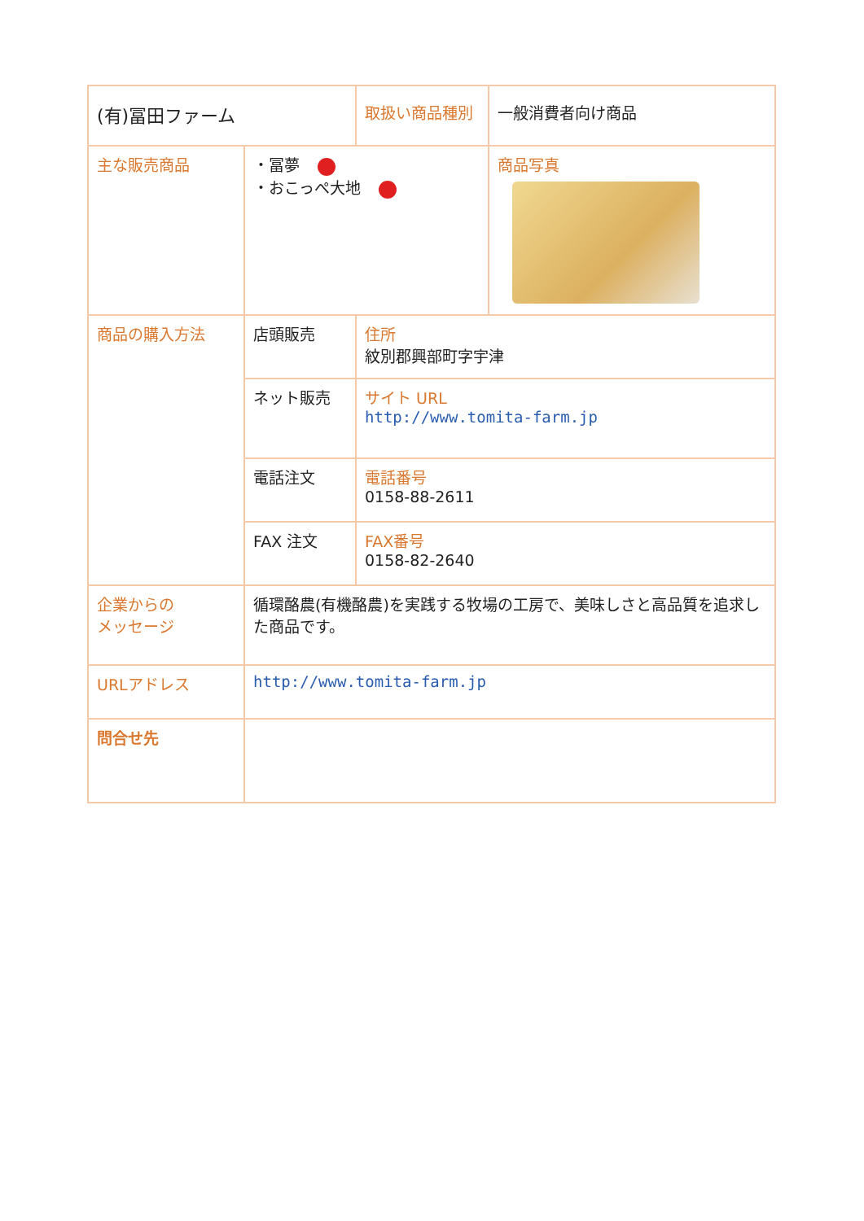| (有)冨田ファーム | | | 取扱い商品種別 | 一般消費者向け商品 |
| 主な販売商品 | ・冨夢 ・おこっぺ大地 | | | 商品写真 |
| 商品の購入方法 | 店頭販売 | 住所 紋別郡興部町字宇津 | | |
| | ネット販売 | サイト URL http://www.tomita-farm.jp | | |
| | 電話注文 | 電話番号 0158-88-2611 | | |
| | FAX 注文 | FAX番号 0158-82-2640 | | |
| 企業からの メッセージ | 循環酪農(有機酪農)を実践する牧場の工房で、美味しさと高品質を追求した商品です。 | | | |
| URLアドレス | http://www.tomita-farm.jp | | | |
| 問合せ先 | | | | |